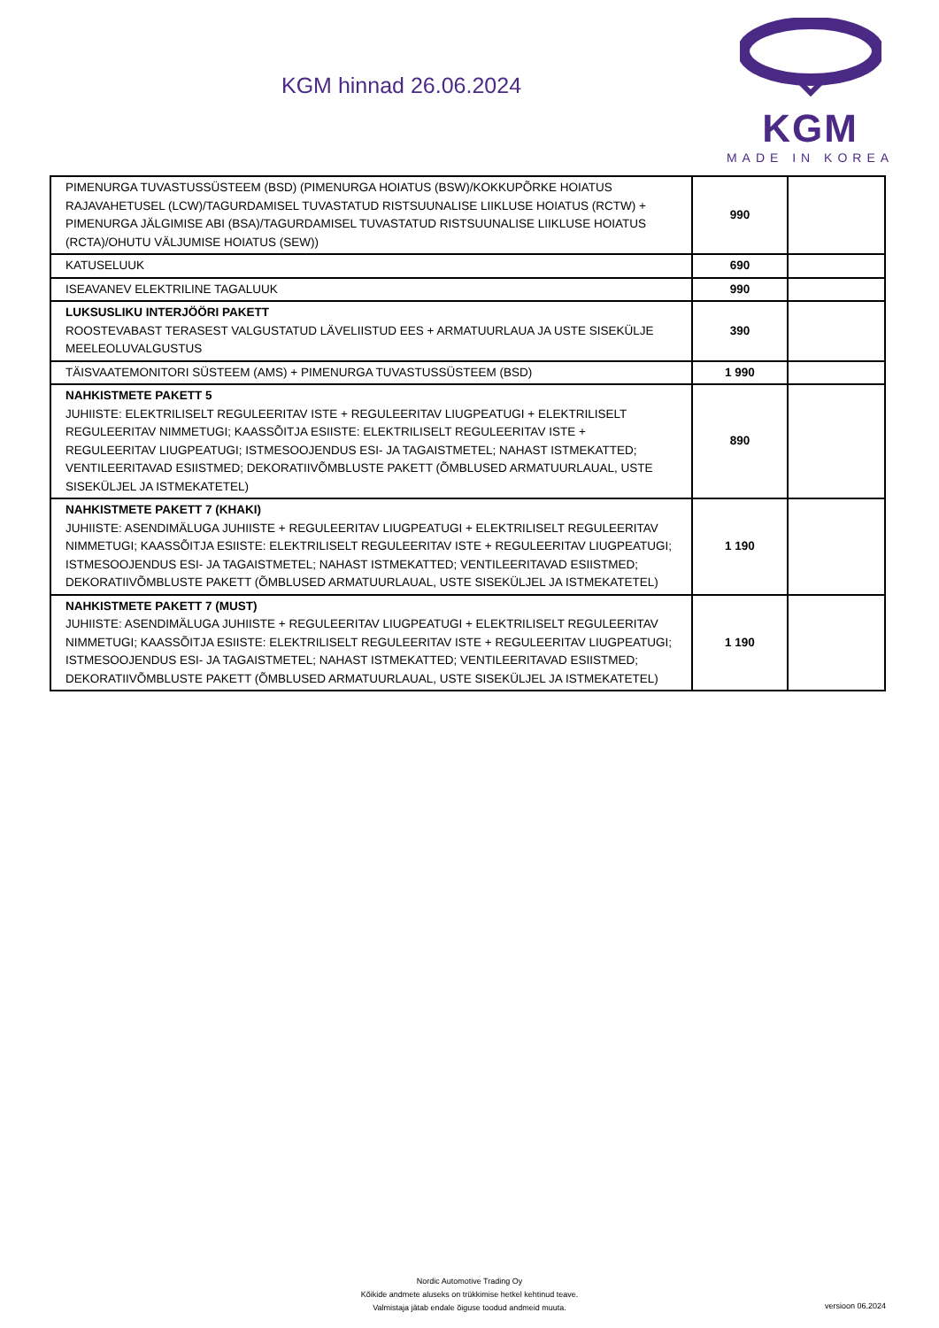KGM hinnad 26.06.2024
KGM
MADE IN KOREA
| PIMENURGA TUVASTUSSÜSTEEM (BSD) (PIMENURGA HOIATUS (BSW)/KOKKUPÕRKE HOIATUS RAJAVAHETUSEL (LCW)/TAGURDAMISEL TUVASTATUD RISTSUUNALISE LIIKLUSE HOIATUS (RCTW) + PIMENURGA JÄLGIMISE ABI (BSA)/TAGURDAMISEL TUVASTATUD RISTSUUNALISE LIIKLUSE HOIATUS (RCTA)/OHUTU VÄLJUMISE HOIATUS (SEW)) | 990 | |
| KATUSELUUK | 690 | |
| ISEAVANEV ELEKTRILINE TAGALUUK | 990 | |
| LUKSUSLIKU INTERJÖÖRI PAKETT ROOSTEVABAST TERASEST VALGUSTATUD LÄVELIISTUD EES + ARMATUURLAUA JA USTE SISEKÜLJE MEELEOLUVALGUSTUS | 390 | |
| TÄISVAATEMONITORI SÜSTEEM (AMS) + PIMENURGA TUVASTUSSÜSTEEM (BSD) | 1 990 | |
| NAHKISTMETE PAKETT 5 JUHIISTE: ELEKTRILISELT REGULEERITAV ISTE + REGULEERITAV LIUGPEATUGI + ELEKTRILISELT REGULEERITAV NIMMETUGI; KAASSÕITJA ESIISTE: ELEKTRILISELT REGULEERITAV ISTE + REGULEERITAV LIUGPEATUGI; ISTMESOOJENDUS ESI- JA TAGAISTMETEL; NAHAST ISTMEKATTED; VENTILEERITAVAD ESIISTMED; DEKORATIIVÕMBLUSTE PAKETT (ÕMBLUSED ARMATUURLAUAL, USTE SISEKÜLJEL JA ISTMEKATETEL) | 890 | |
| NAHKISTMETE PAKETT 7 (KHAKI) JUHIISTE: ASENDIMÄLUGA JUHIISTE + REGULEERITAV LIUGPEATUGI + ELEKTRILISELT REGULEERITAV NIMMETUGI; KAASSÕITJA ESIISTE: ELEKTRILISELT REGULEERITAV ISTE + REGULEERITAV LIUGPEATUGI; ISTMESOOJENDUS ESI- JA TAGAISTMETEL; NAHAST ISTMEKATTED; VENTILEERITAVAD ESIISTMED; DEKORATIIVÕMBLUSTE PAKETT (ÕMBLUSED ARMATUURLAUAL, USTE SISEKÜLJEL JA ISTMEKATETEL) | 1 190 | |
| NAHKISTMETE PAKETT 7 (MUST) JUHIISTE: ASENDIMÄLUGA JUHIISTE + REGULEERITAV LIUGPEATUGI + ELEKTRILISELT REGULEERITAV NIMMETUGI; KAASSÕITJA ESIISTE: ELEKTRILISELT REGULEERITAV ISTE + REGULEERITAV LIUGPEATUGI; ISTMESOOJENDUS ESI- JA TAGAISTMETEL; NAHAST ISTMEKATTED; VENTILEERITAVAD ESIISTMED; DEKORATIIVÕMBLUSTE PAKETT (ÕMBLUSED ARMATUURLAUAL, USTE SISEKÜLJEL JA ISTMEKATETEL) | 1 190 | |
Nordic Automotive Trading Oy
Kõikide andmete aluseks on trükkimise hetkel kehtinud teave.
Valmistaja jätab endale õiguse toodud andmeid muuta.
versioon 06.2024